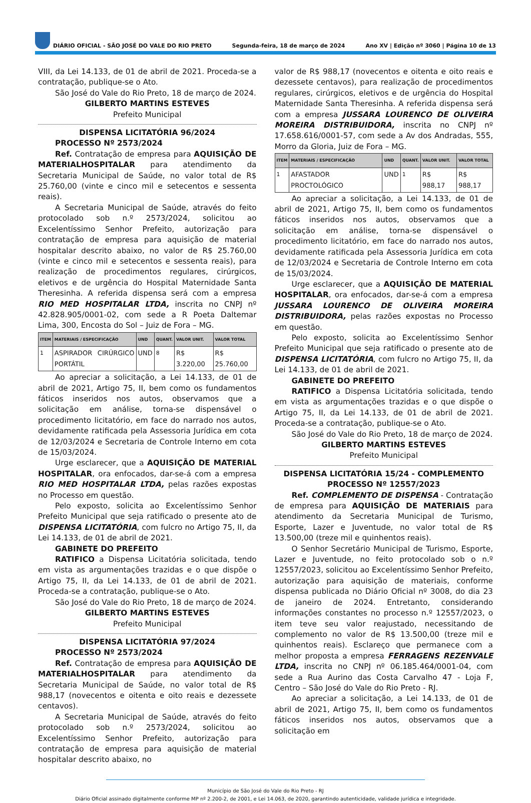DIÁRIO OFICIAL - SÃO JOSÉ DO VALE DO RIO PRETO Segunda-feira, 18 de março de 2024 Ano XV | Edição nº 3060 | Página 10 de 13
VIII, da Lei 14.133, de 01 de abril de 2021. Proceda-se a contratação, publique-se o Ato.
São José do Vale do Rio Preto, 18 de março de 2024.
GILBERTO MARTINS ESTEVES
Prefeito Municipal
DISPENSA LICITATÓRIA 96/2024
PROCESSO Nº 2573/2024
Ref. Contratação de empresa para AQUISIÇÃO DE MATERIALHOSPITALAR para atendimento da Secretaria Municipal de Saúde, no valor total de R$ 25.760,00 (vinte e cinco mil e setecentos e sessenta reais).
A Secretaria Municipal de Saúde, através do feito protocolado sob n.º 2573/2024, solicitou ao Excelentíssimo Senhor Prefeito, autorização para contratação de empresa para aquisição de material hospitalar descrito abaixo, no valor de R$ 25.760,00 (vinte e cinco mil e setecentos e sessenta reais), para realização de procedimentos regulares, cirúrgicos, eletivos e de urgência do Hospital Maternidade Santa Theresinha. A referida dispensa será com a empresa RIO MED HOSPITALAR LTDA, inscrita no CNPJ nº 42.828.905/0001-02, com sede a R Poeta Daltemar Lima, 300, Encosta do Sol – Juiz de Fora – MG.
| ITEM | MATERIAIS / ESPECIFICAÇÃO | UND | QUANT. | VALOR UNIT. | VALOR TOTAL |
| --- | --- | --- | --- | --- | --- |
| <sup>1</sup> | ASPIRADOR CIRÚRGICO PORTÁTIL | UND | <sup>8</sup> | R$ 3.220,00 | R$ 25.760,00 |
Ao apreciar a solicitação, a Lei 14.133, de 01 de abril de 2021, Artigo 75, II, bem como os fundamentos fáticos inseridos nos autos, observamos que a solicitação em análise, torna-se dispensável o procedimento licitatório, em face do narrado nos autos, devidamente ratificada pela Assessoria Jurídica em cota de 12/03/2024 e Secretaria de Controle Interno em cota de 15/03/2024.
Urge esclarecer, que a AQUISIÇÃO DE MATERIAL HOSPITALAR, ora enfocados, dar-se-á com a empresa RIO MED HOSPITALAR LTDA, pelas razões expostas no Processo em questão.
Pelo exposto, solicita ao Excelentíssimo Senhor Prefeito Municipal que seja ratificado o presente ato de DISPENSA LICITATÓRIA, com fulcro no Artigo 75, II, da Lei 14.133, de 01 de abril de 2021.
GABINETE DO PREFEITO
RATIFICO a Dispensa Licitatória solicitada, tendo em vista as argumentações trazidas e o que dispõe o Artigo 75, II, da Lei 14.133, de 01 de abril de 2021. Proceda-se a contratação, publique-se o Ato.
São José do Vale do Rio Preto, 18 de março de 2024.
GILBERTO MARTINS ESTEVES
Prefeito Municipal
DISPENSA LICITATÓRIA 97/2024
PROCESSO Nº 2573/2024
Ref. Contratação de empresa para AQUISIÇÃO DE MATERIALHOSPITALAR para atendimento da Secretaria Municipal de Saúde, no valor total de R$ 988,17 (novecentos e oitenta e oito reais e dezessete centavos).
A Secretaria Municipal de Saúde, através do feito protocolado sob n.º 2573/2024, solicitou ao Excelentíssimo Senhor Prefeito, autorização para contratação de empresa para aquisição de material hospitalar descrito abaixo, no
valor de R$ 988,17 (novecentos e oitenta e oito reais e dezessete centavos), para realização de procedimentos regulares, cirúrgicos, eletivos e de urgência do Hospital Maternidade Santa Theresinha. A referida dispensa será com a empresa JUSSARA LOURENCO DE OLIVEIRA MOREIRA DISTRIBUIDORA, inscrita no CNPJ nº 17.658.616/0001-57, com sede a Av dos Andradas, 555, Morro da Gloria, Juiz de Fora – MG.
| ITEM | MATERIAIS / ESPECIFICAÇÃO | UND | QUANT. | VALOR UNIT. | VALOR TOTAL |
| --- | --- | --- | --- | --- | --- |
| <sup>1</sup> | AFASTADOR PROCTOLÓGICO | UND | <sup>1</sup> | R$ 988,17 | R$ 988,17 |
Ao apreciar a solicitação, a Lei 14.133, de 01 de abril de 2021, Artigo 75, II, bem como os fundamentos fáticos inseridos nos autos, observamos que a solicitação em análise, torna-se dispensável o procedimento licitatório, em face do narrado nos autos, devidamente ratificada pela Assessoria Jurídica em cota de 12/03/2024 e Secretaria de Controle Interno em cota de 15/03/2024.
Urge esclarecer, que a AQUISIÇÃO DE MATERIAL HOSPITALAR, ora enfocados, dar-se-á com a empresa JUSSARA LOURENCO DE OLIVEIRA MOREIRA DISTRIBUIDORA, pelas razões expostas no Processo em questão.
Pelo exposto, solicita ao Excelentíssimo Senhor Prefeito Municipal que seja ratificado o presente ato de DISPENSA LICITATÓRIA, com fulcro no Artigo 75, II, da Lei 14.133, de 01 de abril de 2021.
GABINETE DO PREFEITO
RATIFICO a Dispensa Licitatória solicitada, tendo em vista as argumentações trazidas e o que dispõe o Artigo 75, II, da Lei 14.133, de 01 de abril de 2021. Proceda-se a contratação, publique-se o Ato.
São José do Vale do Rio Preto, 18 de março de 2024.
GILBERTO MARTINS ESTEVES
Prefeito Municipal
DISPENSA LICITATÓRIA 15/24 - COMPLEMENTO
PROCESSO Nº 12557/2023
Ref. COMPLEMENTO DE DISPENSA - Contratação de empresa para AQUISIÇÃO DE MATERIAIS para atendimento da Secretaria Municipal de Turismo, Esporte, Lazer e Juventude, no valor total de R$ 13.500,00 (treze mil e quinhentos reais).
O Senhor Secretário Municipal de Turismo, Esporte, Lazer e Juventude, no feito protocolado sob o n.º 12557/2023, solicitou ao Excelentíssimo Senhor Prefeito, autorização para aquisição de materiais, conforme dispensa publicada no Diário Oficial nº 3008, do dia 23 de janeiro de 2024. Entretanto, considerando informações constantes no processo n.º 12557/2023, o item teve seu valor reajustado, necessitando de complemento no valor de R$ 13.500,00 (treze mil e quinhentos reais). Esclareço que permanece com a melhor proposta a empresa FERRAGENS REZENVALE LTDA, inscrita no CNPJ nº 06.185.464/0001-04, com sede a Rua Aurino das Costa Carvalho 47 - Loja F, Centro – São José do Vale do Rio Preto - RJ.
Ao apreciar a solicitação, a Lei 14.133, de 01 de abril de 2021, Artigo 75, II, bem como os fundamentos fáticos inseridos nos autos, observamos que a solicitação em
Município de São José do Vale do Rio Preto - RJ
Diário Oficial assinado digitalmente conforme MP nº 2.200-2, de 2001, e Lei 14.063, de 2020, garantindo autenticidade, validade jurídica e integridade.